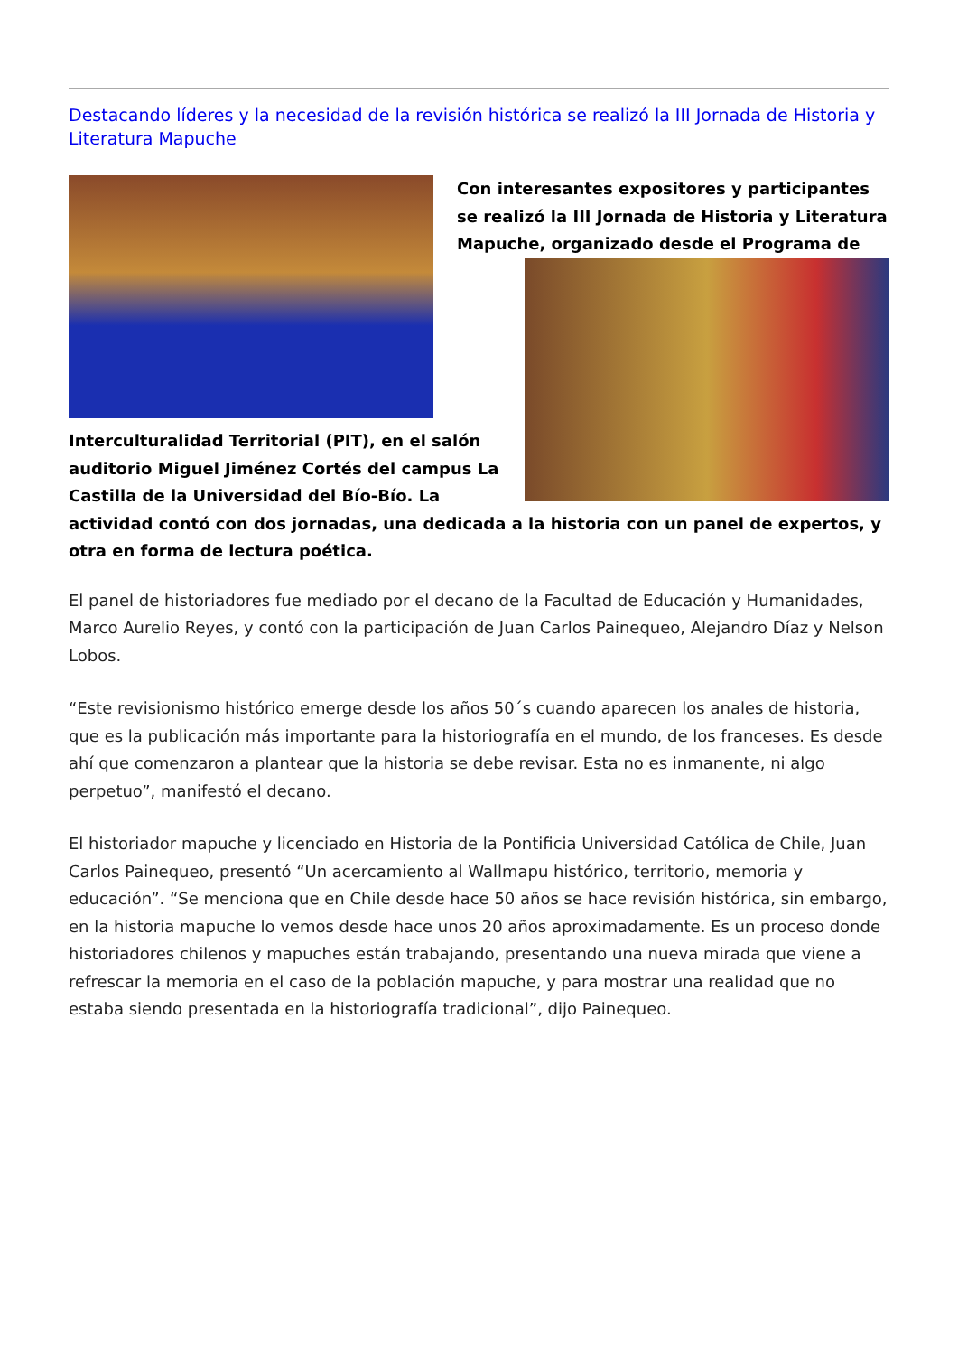Destacando líderes y la necesidad de la revisión histórica se realizó la III Jornada de Historia y Literatura Mapuche
Con interesantes expositores y participantes se realizó la III Jornada de Historia y Literatura Mapuche, organizado desde el Programa de
Interculturalidad Territorial (PIT), en el salón auditorio Miguel Jiménez Cortés del campus La Castilla de la Universidad del Bío-Bío. La actividad contó con dos jornadas, una dedicada a la historia con un panel de expertos, y otra en forma de lectura poética.
El panel de historiadores fue mediado por el decano de la Facultad de Educación y Humanidades, Marco Aurelio Reyes, y contó con la participación de Juan Carlos Painequeo, Alejandro Díaz y Nelson Lobos.
“Este revisionismo histórico emerge desde los años 50´s cuando aparecen los anales de historia, que es la publicación más importante para la historiografía en el mundo, de los franceses. Es desde ahí que comenzaron a plantear que la historia se debe revisar. Esta no es inmanente, ni algo perpetuo”, manifestó el decano.
El historiador mapuche y licenciado en Historia de la Pontificia Universidad Católica de Chile, Juan Carlos Painequeo, presentó “Un acercamiento al Wallmapu histórico, territorio, memoria y educación”. “Se menciona que en Chile desde hace 50 años se hace revisión histórica, sin embargo, en la historia mapuche lo vemos desde hace unos 20 años aproximadamente. Es un proceso donde historiadores chilenos y mapuches están trabajando, presentando una nueva mirada que viene a refrescar la memoria en el caso de la población mapuche, y para mostrar una realidad que no estaba siendo presentada en la historiografía tradicional”, dijo Painequeo.